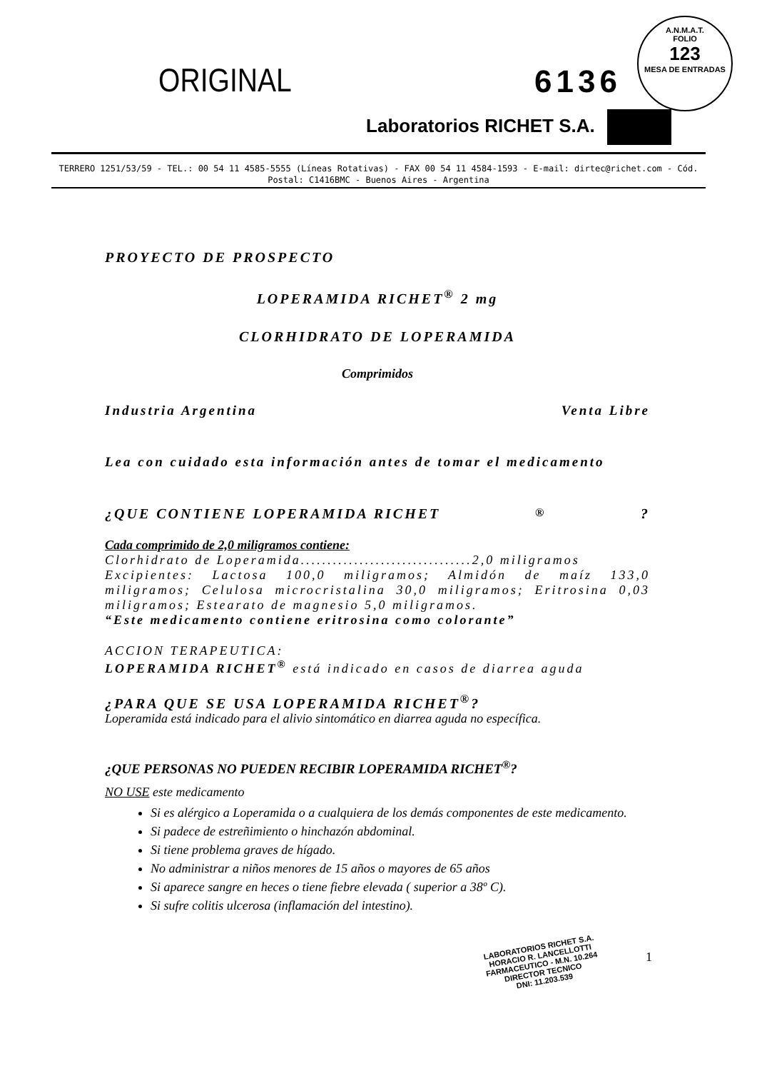A.N.M.A.T.
FOLIO
123
MESA DE ENTRADAS
ORIGINAL
6136
Laboratorios RICHET S.A.
TERRERO 1251/53/59 - TEL.: 00 54 11 4585-5555 (Líneas Rotativas) - FAX 00 54 11 4584-1593 - E-mail: dirtec@richet.com - Cód. Postal: C1416BMC - Buenos Aires - Argentina
PROYECTO DE PROSPECTO
LOPERAMIDA RICHET<sup>®</sup> 2 mg
CLORHIDRATO DE LOPERAMIDA
Comprimidos
Industria Argentina Venta Libre
Lea con cuidado esta información antes de tomar el medicamento
¿QUE CONTIENE LOPERAMIDA RICHET<sup>®</sup>?
Cada comprimido de 2,0 miligramos contiene:
Clorhidrato de Loperamida................................2,0 miligramos
Excipientes: Lactosa 100,0 miligramos; Almidón de maíz 133,0 miligramos; Celulosa microcristalina 30,0 miligramos; Eritrosina 0,03 miligramos; Estearato de magnesio 5,0 miligramos.
“Este medicamento contiene eritrosina como colorante”
ACCION TERAPEUTICA:
LOPERAMIDA RICHET<sup>®</sup> está indicado en casos de diarrea aguda
¿PARA QUE SE USA LOPERAMIDA RICHET<sup>®</sup>?
Loperamida está indicado para el alivio sintomático en diarrea aguda no específica.
¿QUE PERSONAS NO PUEDEN RECIBIR LOPERAMIDA RICHET<sup>®</sup>?
NO USE este medicamento
Si es alérgico a Loperamida o a cualquiera de los demás componentes de este medicamento.
Si padece de estreñimiento o hinchazón abdominal.
Si tiene problema graves de hígado.
No administrar a niños menores de 15 años o mayores de 65 años
Si aparece sangre en heces o tiene fiebre elevada ( superior a 38º C).
Si sufre colitis ulcerosa (inflamación del intestino).
LABORATORIOS RICHET S.A.
HORACIO R. LANCELLOTTI
FARMACEUTICO - M.N. 10.264
DIRECTOR TECNICO
DNI: 11.203.539
1